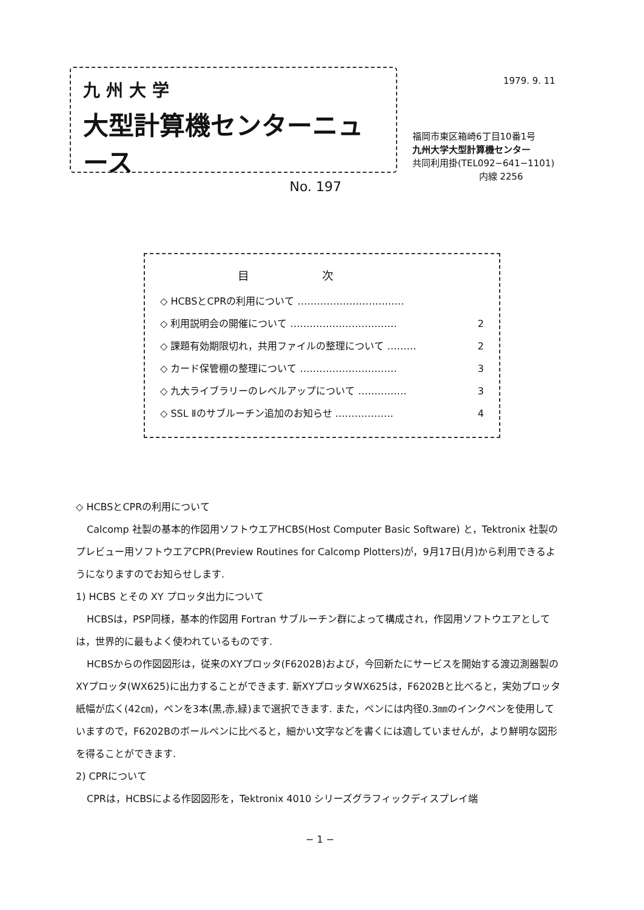九州大学
大型計算機センターニュース
No. 197
1979. 9. 11
福岡市東区箱崎6丁目10番1号
九州大学大型計算機センター
共同利用掛(TEL092−641−1101)
内線 2256
目次
◇ HCBSとCPRの利用について ……………………………
◇ 利用説明会の開催について …………………………… 2
◇ 課題有効期限切れ，共用ファイルの整理について ……… 2
◇ カード保管棚の整理について ………………………… 3
◇ 九大ライブラリーのレベルアップについて …………… 3
◇ SSL Ⅱのサブルーチン追加のお知らせ ……………… 4
◇ HCBSとCPRの利用について
Calcomp 社製の基本的作図用ソフトウエアHCBS(Host Computer Basic Software) と，Tektronix 社製のプレビュー用ソフトウエアCPR(Preview Routines for Calcomp Plotters)が，9月17日(月)から利用できるようになりますのでお知らせします.
1) HCBS とその XY プロッタ出力について
HCBSは，PSP同様，基本的作図用 Fortran サブルーチン群によって構成され，作図用ソフトウエアとしては，世界的に最もよく使われているものです.
HCBSからの作図図形は，従来のXYプロッタ(F6202B)および，今回新たにサービスを開始する渡辺測器製のXYプロッタ(WX625)に出力することができます. 新XYプロッタWX625は，F6202Bと比べると，実効プロッタ紙幅が広く(42㎝)，ペンを3本(黒,赤,緑)まで選択できます. また，ペンには内径0.3㎜のインクペンを使用していますので，F6202Bのボールペンに比べると，細かい文字などを書くには適していませんが，より鮮明な図形を得ることができます.
2) CPRについて
CPRは，HCBSによる作図図形を，Tektronix 4010 シリーズグラフィックディスプレイ端
− 1 −